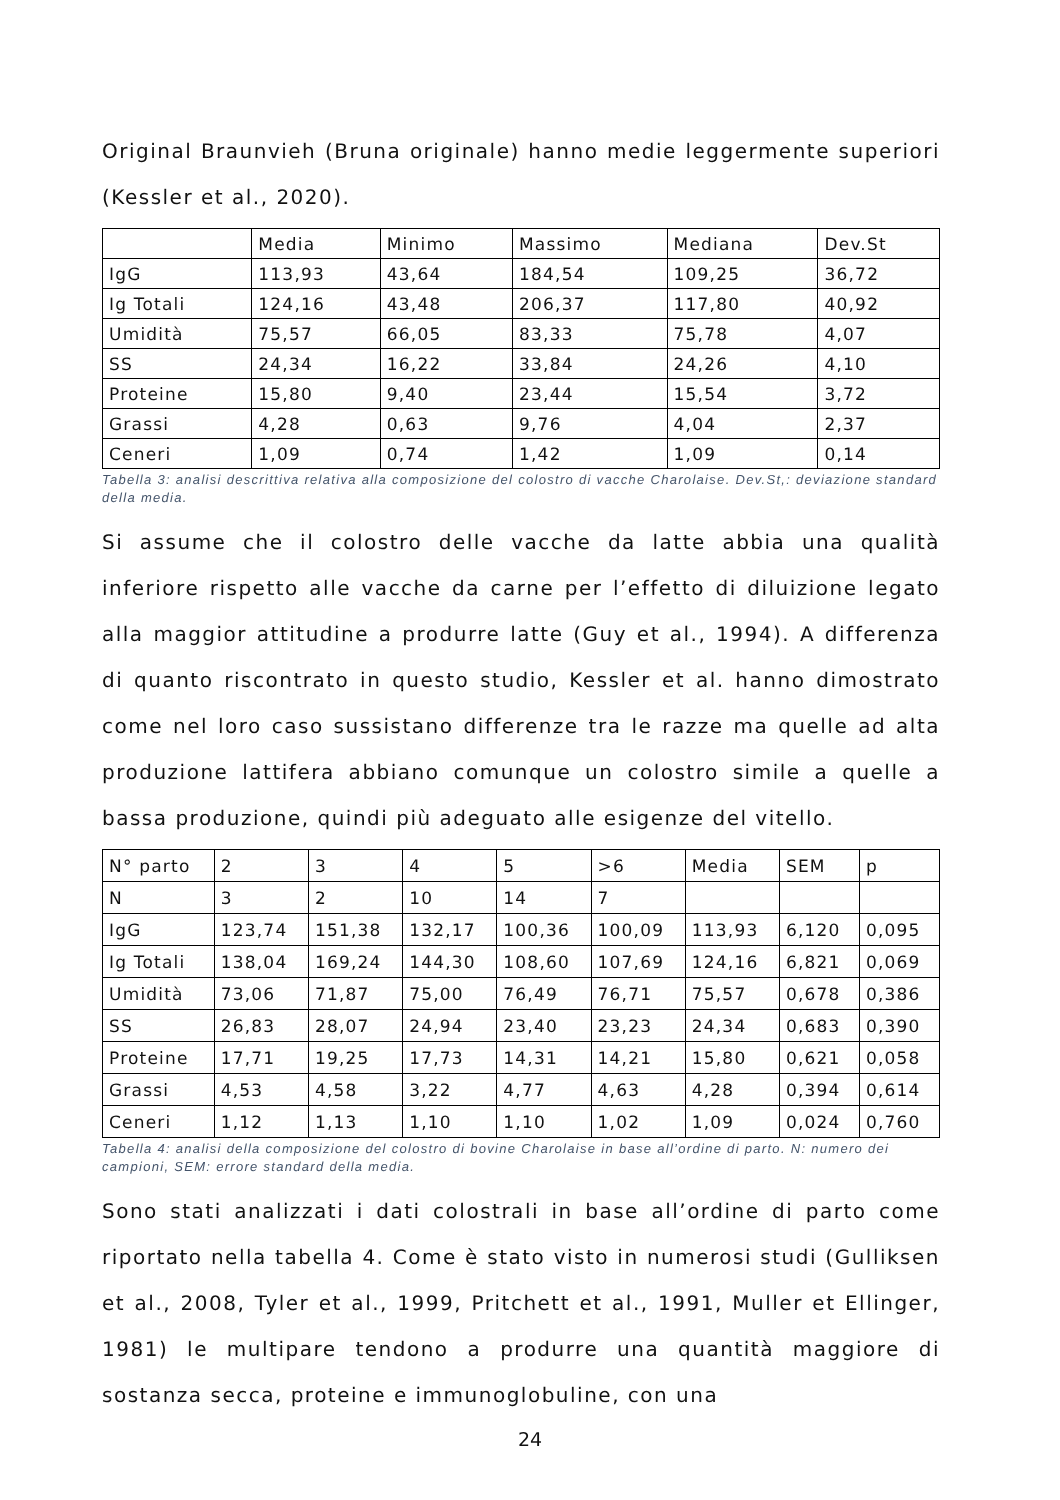Original Braunvieh (Bruna originale) hanno medie leggermente superiori (Kessler et al., 2020).
| | Media | Minimo | Massimo | Mediana | Dev.St |
| IgG | 113,93 | 43,64 | 184,54 | 109,25 | 36,72 |
| Ig Totali | 124,16 | 43,48 | 206,37 | 117,80 | 40,92 |
| Umidità | 75,57 | 66,05 | 83,33 | 75,78 | 4,07 |
| SS | 24,34 | 16,22 | 33,84 | 24,26 | 4,10 |
| Proteine | 15,80 | 9,40 | 23,44 | 15,54 | 3,72 |
| Grassi | 4,28 | 0,63 | 9,76 | 4,04 | 2,37 |
| Ceneri | 1,09 | 0,74 | 1,42 | 1,09 | 0,14 |
Tabella 3: analisi descrittiva relativa alla composizione del colostro di vacche Charolaise. Dev.St,: deviazione standard della media.
Si assume che il colostro delle vacche da latte abbia una qualità inferiore rispetto alle vacche da carne per l’effetto di diluizione legato alla maggior attitudine a produrre latte (Guy et al., 1994). A differenza di quanto riscontrato in questo studio, Kessler et al. hanno dimostrato come nel loro caso sussistano differenze tra le razze ma quelle ad alta produzione lattifera abbiano comunque un colostro simile a quelle a bassa produzione, quindi più adeguato alle esigenze del vitello.
| N° parto | 2 | 3 | 4 | 5 | >6 | Media | SEM | p |
| N | 3 | 2 | 10 | 14 | 7 | | | |
| IgG | 123,74 | 151,38 | 132,17 | 100,36 | 100,09 | 113,93 | 6,120 | 0,095 |
| Ig Totali | 138,04 | 169,24 | 144,30 | 108,60 | 107,69 | 124,16 | 6,821 | 0,069 |
| Umidità | 73,06 | 71,87 | 75,00 | 76,49 | 76,71 | 75,57 | 0,678 | 0,386 |
| SS | 26,83 | 28,07 | 24,94 | 23,40 | 23,23 | 24,34 | 0,683 | 0,390 |
| Proteine | 17,71 | 19,25 | 17,73 | 14,31 | 14,21 | 15,80 | 0,621 | 0,058 |
| Grassi | 4,53 | 4,58 | 3,22 | 4,77 | 4,63 | 4,28 | 0,394 | 0,614 |
| Ceneri | 1,12 | 1,13 | 1,10 | 1,10 | 1,02 | 1,09 | 0,024 | 0,760 |
Tabella 4: analisi della composizione del colostro di bovine Charolaise in base all’ordine di parto. N: numero dei campioni, SEM: errore standard della media.
Sono stati analizzati i dati colostrali in base all’ordine di parto come riportato nella tabella 4. Come è stato visto in numerosi studi (Gulliksen et al., 2008, Tyler et al., 1999, Pritchett et al., 1991, Muller et Ellinger, 1981) le multipare tendono a produrre una quantità maggiore di sostanza secca, proteine e immunoglobuline, con una
24